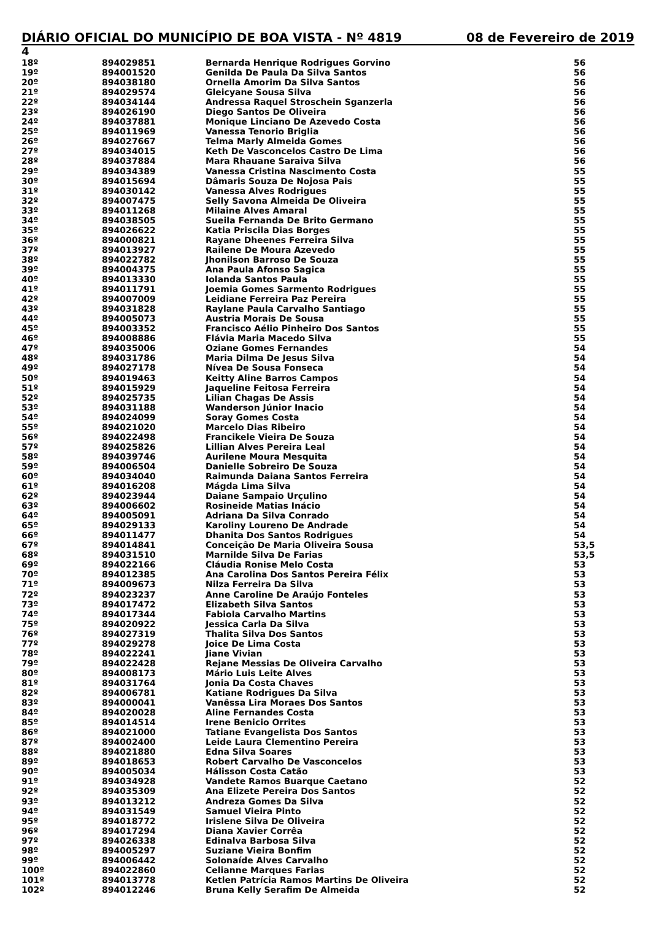DIÁRIO OFICIAL DO MUNICÍPIO DE BOA VISTA - Nº 4819 08 de Fevereiro de 2019
4
| 18º | 894029851 | Bernarda Henrique Rodrigues Gorvino | 56 |
| 19º | 894001520 | Genilda De Paula Da Silva Santos | 56 |
| 20º | 894038180 | Ornella Amorim Da Silva Santos | 56 |
| 21º | 894029574 | Gleicyane Sousa Silva | 56 |
| 22º | 894034144 | Andressa Raquel Stroschein Sganzerla | 56 |
| 23º | 894026190 | Diego Santos De Oliveira | 56 |
| 24º | 894037881 | Monique Linciano De Azevedo Costa | 56 |
| 25º | 894011969 | Vanessa Tenorio Briglia | 56 |
| 26º | 894027667 | Telma Marly Almeida Gomes | 56 |
| 27º | 894034015 | Keth De Vasconcelos Castro De Lima | 56 |
| 28º | 894037884 | Mara Rhauane Saraiva Silva | 56 |
| 29º | 894034389 | Vanessa Cristina Nascimento Costa | 55 |
| 30º | 894015694 | Dâmaris Souza De Nojosa Pais | 55 |
| 31º | 894030142 | Vanessa Alves Rodrigues | 55 |
| 32º | 894007475 | Selly Savona Almeida De Oliveira | 55 |
| 33º | 894011268 | Milaine Alves Amaral | 55 |
| 34º | 894038505 | Sueila Fernanda De Brito Germano | 55 |
| 35º | 894026622 | Katia Priscila Dias Borges | 55 |
| 36º | 894000821 | Rayane Dheenes Ferreira Silva | 55 |
| 37º | 894013927 | Railene De Moura Azevedo | 55 |
| 38º | 894022782 | Jhonilson Barroso De Souza | 55 |
| 39º | 894004375 | Ana Paula Afonso Sagica | 55 |
| 40º | 894013330 | Iolanda Santos Paula | 55 |
| 41º | 894011791 | Joemia Gomes Sarmento Rodrigues | 55 |
| 42º | 894007009 | Leidiane Ferreira Paz Pereira | 55 |
| 43º | 894031828 | Raylane Paula Carvalho Santiago | 55 |
| 44º | 894005073 | Austria Morais De Sousa | 55 |
| 45º | 894003352 | Francisco Aélio Pinheiro Dos Santos | 55 |
| 46º | 894008886 | Flávia Maria Macedo Silva | 55 |
| 47º | 894035006 | Oziane Gomes Fernandes | 54 |
| 48º | 894031786 | Maria Dilma De Jesus Silva | 54 |
| 49º | 894027178 | Nívea De Sousa Fonseca | 54 |
| 50º | 894019463 | Keitty Aline Barros Campos | 54 |
| 51º | 894015929 | Jaqueline Feitosa Ferreira | 54 |
| 52º | 894025735 | Lilian Chagas De Assis | 54 |
| 53º | 894031188 | Wanderson Júnior Inacio | 54 |
| 54º | 894024099 | Soray Gomes Costa | 54 |
| 55º | 894021020 | Marcelo Dias Ribeiro | 54 |
| 56º | 894022498 | Francikele Vieira De Souza | 54 |
| 57º | 894025826 | Lillian Alves Pereira Leal | 54 |
| 58º | 894039746 | Aurilene Moura Mesquita | 54 |
| 59º | 894006504 | Danielle Sobreiro De Souza | 54 |
| 60º | 894034040 | Raimunda Daiana Santos Ferreira | 54 |
| 61º | 894016208 | Mágda Lima Silva | 54 |
| 62º | 894023944 | Daiane Sampaio Urçulino | 54 |
| 63º | 894006602 | Rosineide Matias Inácio | 54 |
| 64º | 894005091 | Adriana Da Silva Conrado | 54 |
| 65º | 894029133 | Karoliny Loureno De Andrade | 54 |
| 66º | 894011477 | Dhanita Dos Santos Rodrigues | 54 |
| 67º | 894014841 | Conceição De Maria Oliveira Sousa | 53,5 |
| 68º | 894031510 | Marnilde Silva De Farias | 53,5 |
| 69º | 894022166 | Cláudia Ronise Melo Costa | 53 |
| 70º | 894012385 | Ana Carolina Dos Santos Pereira Félix | 53 |
| 71º | 894009673 | Nilza Ferreira Da Silva | 53 |
| 72º | 894023237 | Anne Caroline De Araújo Fonteles | 53 |
| 73º | 894017472 | Elizabeth Silva Santos | 53 |
| 74º | 894017344 | Fabiola Carvalho Martins | 53 |
| 75º | 894020922 | Jessica Carla Da Silva | 53 |
| 76º | 894027319 | Thalita Silva Dos Santos | 53 |
| 77º | 894029278 | Joice De Lima Costa | 53 |
| 78º | 894022241 | Jiane Vivian | 53 |
| 79º | 894022428 | Rejane Messias De Oliveira Carvalho | 53 |
| 80º | 894008173 | Mário Luis Leite Alves | 53 |
| 81º | 894031764 | Jonia Da Costa Chaves | 53 |
| 82º | 894006781 | Katiane Rodrigues Da Silva | 53 |
| 83º | 894000041 | Vanêssa Lira Moraes Dos Santos | 53 |
| 84º | 894020028 | Aline Fernandes Costa | 53 |
| 85º | 894014514 | Irene Benicio Orrites | 53 |
| 86º | 894021000 | Tatiane Evangelista Dos Santos | 53 |
| 87º | 894002400 | Leide Laura Clementino Pereira | 53 |
| 88º | 894021880 | Edna Silva Soares | 53 |
| 89º | 894018653 | Robert Carvalho De Vasconcelos | 53 |
| 90º | 894005034 | Hálisson Costa Catão | 53 |
| 91º | 894034928 | Vandete Ramos Buarque Caetano | 52 |
| 92º | 894035309 | Ana Elizete Pereira Dos Santos | 52 |
| 93º | 894013212 | Andreza Gomes Da Silva | 52 |
| 94º | 894031549 | Samuel Vieira Pinto | 52 |
| 95º | 894018772 | Irislene Silva De Oliveira | 52 |
| 96º | 894017294 | Diana Xavier Corrêa | 52 |
| 97º | 894026338 | Edinalva Barbosa Silva | 52 |
| 98º | 894005297 | Suziane Vieira Bonfim | 52 |
| 99º | 894006442 | Solonaíde Alves Carvalho | 52 |
| 100º | 894022860 | Celianne Marques Farias | 52 |
| 101º | 894013778 | Ketlen Patrícia Ramos Martins De Oliveira | 52 |
| 102º | 894012246 | Bruna Kelly Serafim De Almeida | 52 |